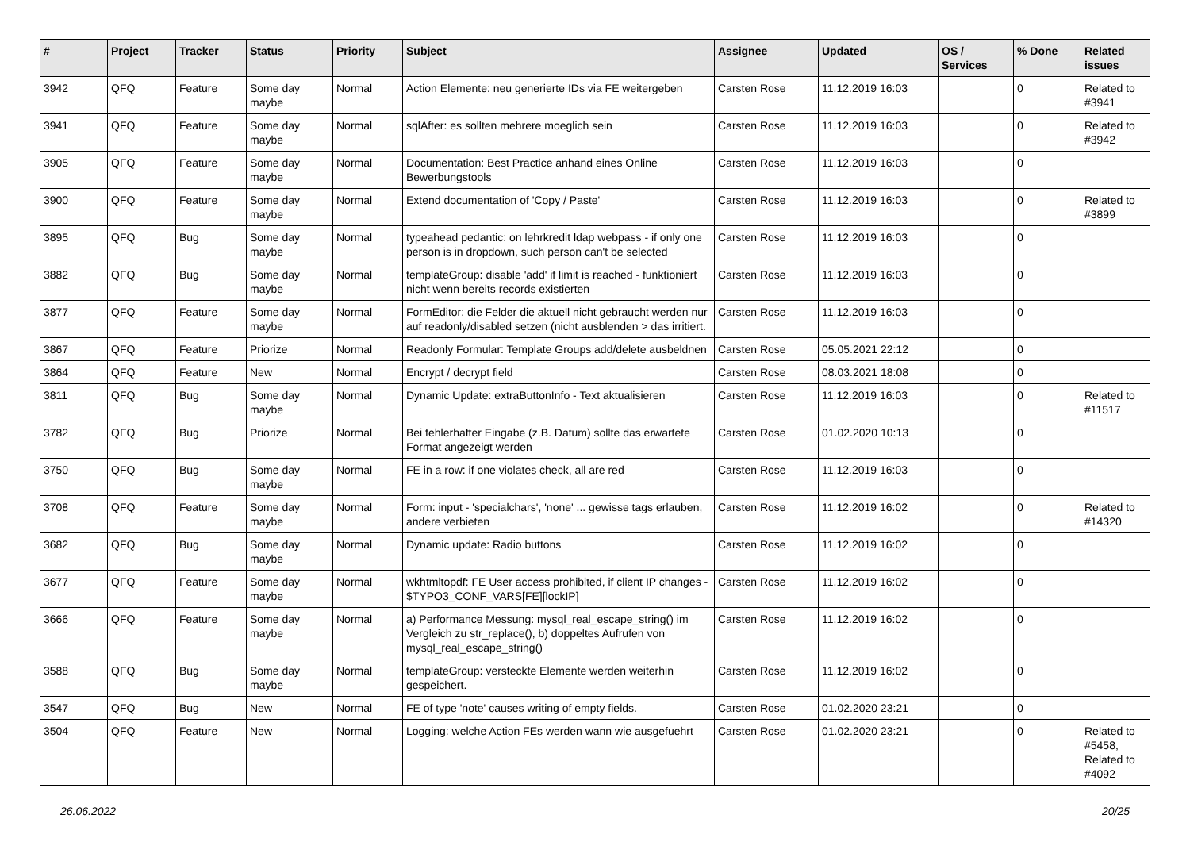| # | Project | Tracker | Status | Priority | Subject | Assignee | Updated | OS / Services | % Done | Related issues |
| --- | --- | --- | --- | --- | --- | --- | --- | --- | --- | --- |
| 3942 | QFQ | Feature | Some day maybe | Normal | Action Elemente: neu generierte IDs via FE weitergeben | Carsten Rose | 11.12.2019 16:03 | | 0 | Related to #3941 |
| 3941 | QFQ | Feature | Some day maybe | Normal | sqlAfter: es sollten mehrere moeglich sein | Carsten Rose | 11.12.2019 16:03 | | 0 | Related to #3942 |
| 3905 | QFQ | Feature | Some day maybe | Normal | Documentation: Best Practice anhand eines Online Bewerbungstools | Carsten Rose | 11.12.2019 16:03 | | 0 | |
| 3900 | QFQ | Feature | Some day maybe | Normal | Extend documentation of 'Copy / Paste' | Carsten Rose | 11.12.2019 16:03 | | 0 | Related to #3899 |
| 3895 | QFQ | Bug | Some day maybe | Normal | typeahead pedantic: on lehrkredit ldap webpass - if only one person is in dropdown, such person can't be selected | Carsten Rose | 11.12.2019 16:03 | | 0 | |
| 3882 | QFQ | Bug | Some day maybe | Normal | templateGroup: disable 'add' if limit is reached - funktioniert nicht wenn bereits records existierten | Carsten Rose | 11.12.2019 16:03 | | 0 | |
| 3877 | QFQ | Feature | Some day maybe | Normal | FormEditor: die Felder die aktuell nicht gebraucht werden nur auf readonly/disabled setzen (nicht ausblenden > das irritiert. | Carsten Rose | 11.12.2019 16:03 | | 0 | |
| 3867 | QFQ | Feature | Priorize | Normal | Readonly Formular: Template Groups add/delete ausbeldnen | Carsten Rose | 05.05.2021 22:12 | | 0 | |
| 3864 | QFQ | Feature | New | Normal | Encrypt / decrypt field | Carsten Rose | 08.03.2021 18:08 | | 0 | |
| 3811 | QFQ | Bug | Some day maybe | Normal | Dynamic Update: extraButtonInfo - Text aktualisieren | Carsten Rose | 11.12.2019 16:03 | | 0 | Related to #11517 |
| 3782 | QFQ | Bug | Priorize | Normal | Bei fehlerhafter Eingabe (z.B. Datum) sollte das erwartete Format angezeigt werden | Carsten Rose | 01.02.2020 10:13 | | 0 | |
| 3750 | QFQ | Bug | Some day maybe | Normal | FE in a row: if one violates check, all are red | Carsten Rose | 11.12.2019 16:03 | | 0 | |
| 3708 | QFQ | Feature | Some day maybe | Normal | Form: input - 'specialchars', 'none' ... gewisse tags erlauben, andere verbieten | Carsten Rose | 11.12.2019 16:02 | | 0 | Related to #14320 |
| 3682 | QFQ | Bug | Some day maybe | Normal | Dynamic update: Radio buttons | Carsten Rose | 11.12.2019 16:02 | | 0 | |
| 3677 | QFQ | Feature | Some day maybe | Normal | wkhtmltopdf: FE User access prohibited, if client IP changes - $TYPO3_CONF_VARS[FE][lockIP] | Carsten Rose | 11.12.2019 16:02 | | 0 | |
| 3666 | QFQ | Feature | Some day maybe | Normal | a) Performance Messung: mysql_real_escape_string() im Vergleich zu str_replace(), b) doppeltes Aufrufen von mysql_real_escape_string() | Carsten Rose | 11.12.2019 16:02 | | 0 | |
| 3588 | QFQ | Bug | Some day maybe | Normal | templateGroup: versteckte Elemente werden weiterhin gespeichert. | Carsten Rose | 11.12.2019 16:02 | | 0 | |
| 3547 | QFQ | Bug | New | Normal | FE of type 'note' causes writing of empty fields. | Carsten Rose | 01.02.2020 23:21 | | 0 | |
| 3504 | QFQ | Feature | New | Normal | Logging: welche Action FEs werden wann wie ausgefuehrt | Carsten Rose | 01.02.2020 23:21 | | 0 | Related to #5458, Related to #4092 |
26.06.2022 20/25